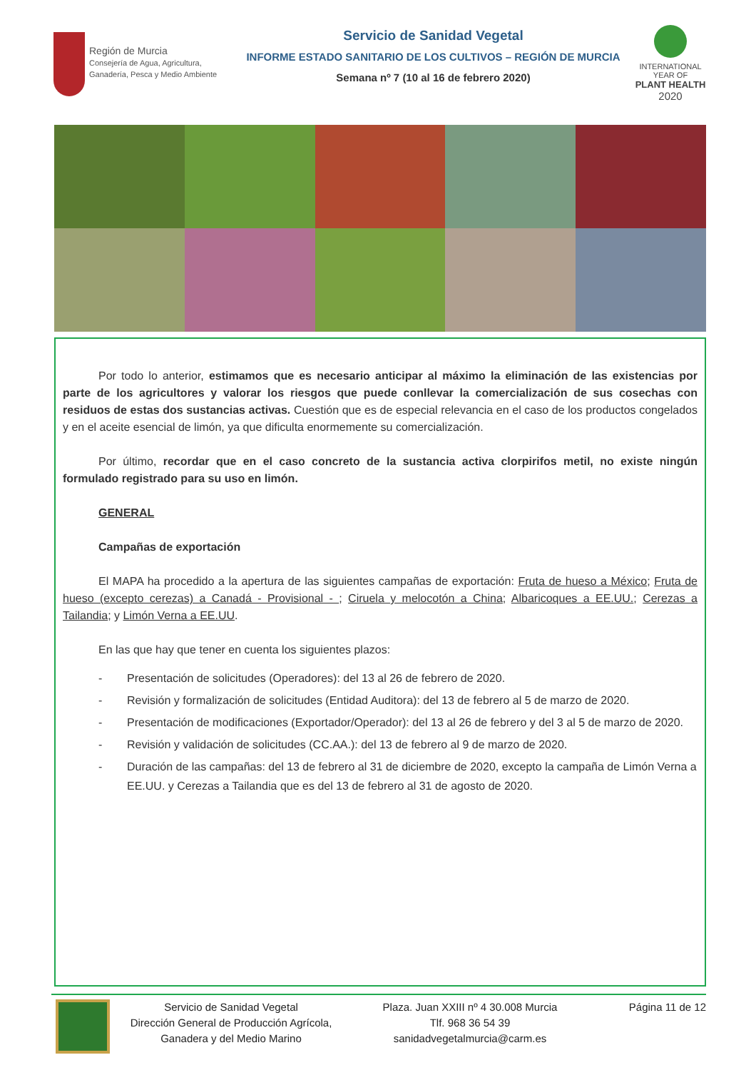Región de Murcia
Consejería de Agua, Agricultura,
Ganadería, Pesca y Medio Ambiente
Servicio de Sanidad Vegetal
INFORME ESTADO SANITARIO DE LOS CULTIVOS – REGIÓN DE MURCIA
Semana nº 7 (10 al 16 de febrero 2020)
INTERNATIONAL YEAR OF
PLANT HEALTH
2020
Por todo lo anterior, estimamos que es necesario anticipar al máximo la eliminación de las existencias por parte de los agricultores y valorar los riesgos que puede conllevar la comercialización de sus cosechas con residuos de estas dos sustancias activas. Cuestión que es de especial relevancia en el caso de los productos congelados y en el aceite esencial de limón, ya que dificulta enormemente su comercialización.
Por último, recordar que en el caso concreto de la sustancia activa clorpirifos metil, no existe ningún formulado registrado para su uso en limón.
GENERAL
Campañas de exportación
El MAPA ha procedido a la apertura de las siguientes campañas de exportación: Fruta de hueso a México; Fruta de hueso (excepto cerezas) a Canadá - Provisional - ; Ciruela y melocotón a China; Albaricoques a EE.UU.; Cerezas a Tailandia; y Limón Verna a EE.UU.
En las que hay que tener en cuenta los siguientes plazos:
- Presentación de solicitudes (Operadores): del 13 al 26 de febrero de 2020.
- Revisión y formalización de solicitudes (Entidad Auditora): del 13 de febrero al 5 de marzo de 2020.
- Presentación de modificaciones (Exportador/Operador): del 13 al 26 de febrero y del 3 al 5 de marzo de 2020.
- Revisión y validación de solicitudes (CC.AA.): del 13 de febrero al 9 de marzo de 2020.
- Duración de las campañas: del 13 de febrero al 31 de diciembre de 2020, excepto la campaña de Limón Verna a EE.UU. y Cerezas a Tailandia que es del 13 de febrero al 31 de agosto de 2020.
Servicio de Sanidad Vegetal
Dirección General de Producción Agrícola,
Ganadera y del Medio Marino
Plaza. Juan XXIII nº 4 30.008 Murcia
Tlf. 968 36 54 39
sanidadvegetalmurcia@carm.es
Página 11 de 12